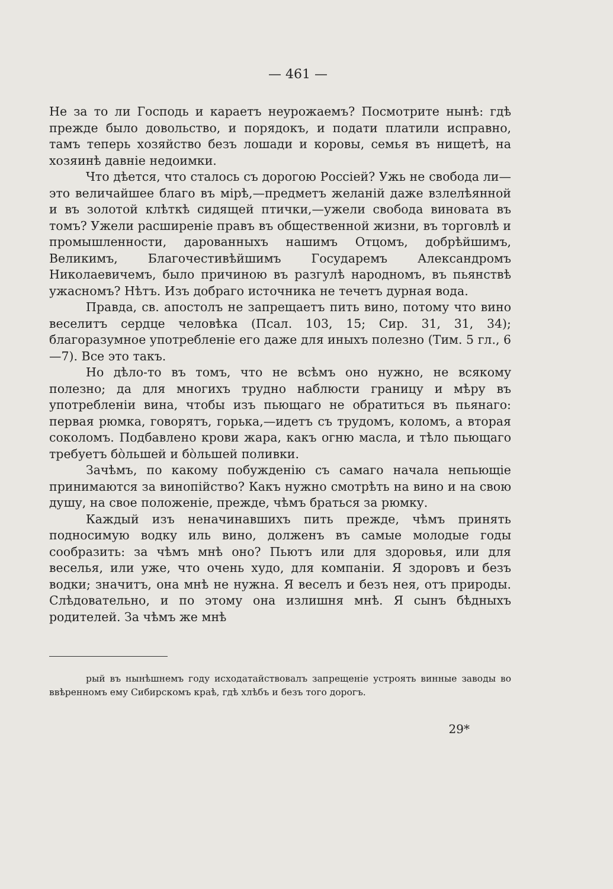— 461 —
Не за то ли Господь и караетъ неурожаемъ? Посмотрите нынѣ: гдѣ прежде было довольство, и порядокъ, и подати платили исправно, тамъ теперь хозяйство безъ лошади и коровы, семья въ нищетѣ, на хозяинѣ давнiе недоимки.
Что дѣется, что сталось съ дорогою Россiей? Ужь не свобода ли—это величайшее благо въ мiрѣ,—предметъ желанiй даже взлелѣянной и въ золотой клѣткѣ сидящей птички,—ужели свобода виновата въ томъ? Ужели расширенiе правъ въ общественной жизни, въ торговлѣ и промышленности, дарованныхъ нашимъ Отцомъ, добрѣйшимъ, Великимъ, Благочестивѣйшимъ Государемъ Александромъ Николаевичемъ, было причиною въ разгулѣ народномъ, въ пьянствѣ ужасномъ? Нѣтъ. Изъ добраго источника не течетъ дурная вода.
Правда, св. апостолъ не запрещаетъ пить вино, потому что вино веселитъ сердце человѣка (Псал. 103, 15; Сир. 31, 31, 34); благоразумное употребленiе его даже для иныхъ полезно (Тим. 5 гл., 6—7). Все это такъ.
Но дѣло-то въ томъ, что не всѣмъ оно нужно, не всякому полезно; да для многихъ трудно наблюсти границу и мѣру въ употребленiи вина, чтобы изъ пьющаго не обратиться въ пьянаго: первая рюмка, говорятъ, горька,—идетъ съ трудомъ, коломъ, а вторая соколомъ. Подбавлено крови жара, какъ огню масла, и тѣло пьющаго требуетъ бо̀льшей и бо̀льшей поливки.
Зачѣмъ, по какому побужденiю съ самаго начала непьющiе принимаются за винопiйство? Какъ нужно смотрѣть на вино и на свою душу, на свое положенiе, прежде, чѣмъ браться за рюмку.
Каждый изъ неначинавшихъ пить прежде, чѣмъ принять подносимую водку иль вино, долженъ въ самые молодые годы сообразить: за чѣмъ мнѣ оно? Пьютъ или для здоровья, или для веселья, или уже, что очень худо, для компанiи. Я здоровъ и безъ водки; значитъ, она мнѣ не нужна. Я веселъ и безъ нея, отъ природы. Слѣдовательно, и по этому она излишня мнѣ. Я сынъ бѣдныхъ родителей. За чѣмъ же мнѣ
рый въ нынѣшнемъ году исходатайствовалъ запрещенiе устроять винные заводы во ввѣренномъ ему Сибирскомъ краѣ, гдѣ хлѣбъ и безъ того дорогъ.
29*